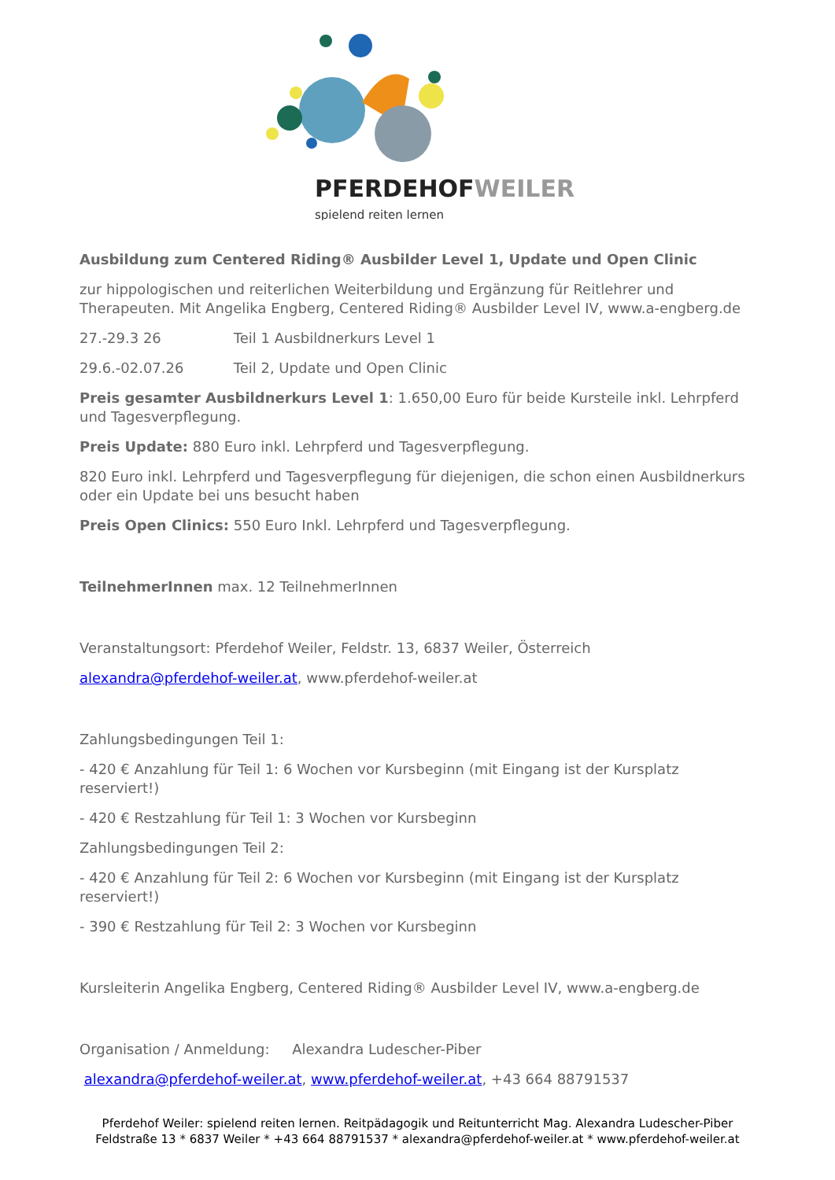PFERDEHOFWEILER
spielend reiten lernen
Ausbildung zum Centered Riding® Ausbilder Level 1, Update und Open Clinic
zur hippologischen und reiterlichen Weiterbildung und Ergänzung für Reitlehrer und Therapeuten. Mit Angelika Engberg, Centered Riding® Ausbilder Level IV, www.a-engberg.de
27.-29.3 26 Teil 1 Ausbildnerkurs Level 1
29.6.-02.07.26 Teil 2, Update und Open Clinic
Preis gesamter Ausbildnerkurs Level 1: 1.650,00 Euro für beide Kursteile inkl. Lehrpferd und Tagesverpflegung.
Preis Update: 880 Euro inkl. Lehrpferd und Tagesverpflegung.
820 Euro inkl. Lehrpferd und Tagesverpflegung für diejenigen, die schon einen Ausbildnerkurs oder ein Update bei uns besucht haben
Preis Open Clinics: 550 Euro Inkl. Lehrpferd und Tagesverpflegung.
TeilnehmerInnen max. 12 TeilnehmerInnen
Veranstaltungsort: Pferdehof Weiler, Feldstr. 13, 6837 Weiler, Österreich
alexandra@pferdehof-weiler.at, www.pferdehof-weiler.at
Zahlungsbedingungen Teil 1:
- 420 € Anzahlung für Teil 1: 6 Wochen vor Kursbeginn (mit Eingang ist der Kursplatz reserviert!)
- 420 € Restzahlung für Teil 1: 3 Wochen vor Kursbeginn
Zahlungsbedingungen Teil 2:
- 420 € Anzahlung für Teil 2: 6 Wochen vor Kursbeginn (mit Eingang ist der Kursplatz reserviert!)
- 390 € Restzahlung für Teil 2: 3 Wochen vor Kursbeginn
Kursleiterin Angelika Engberg, Centered Riding® Ausbilder Level IV, www.a-engberg.de
Organisation / Anmeldung: Alexandra Ludescher-Piber
alexandra@pferdehof-weiler.at, www.pferdehof-weiler.at, +43 664 88791537
Pferdehof Weiler: spielend reiten lernen. Reitpädagogik und Reitunterricht Mag. Alexandra Ludescher-Piber
Feldstraße 13 * 6837 Weiler * +43 664 88791537 * alexandra@pferdehof-weiler.at * www.pferdehof-weiler.at